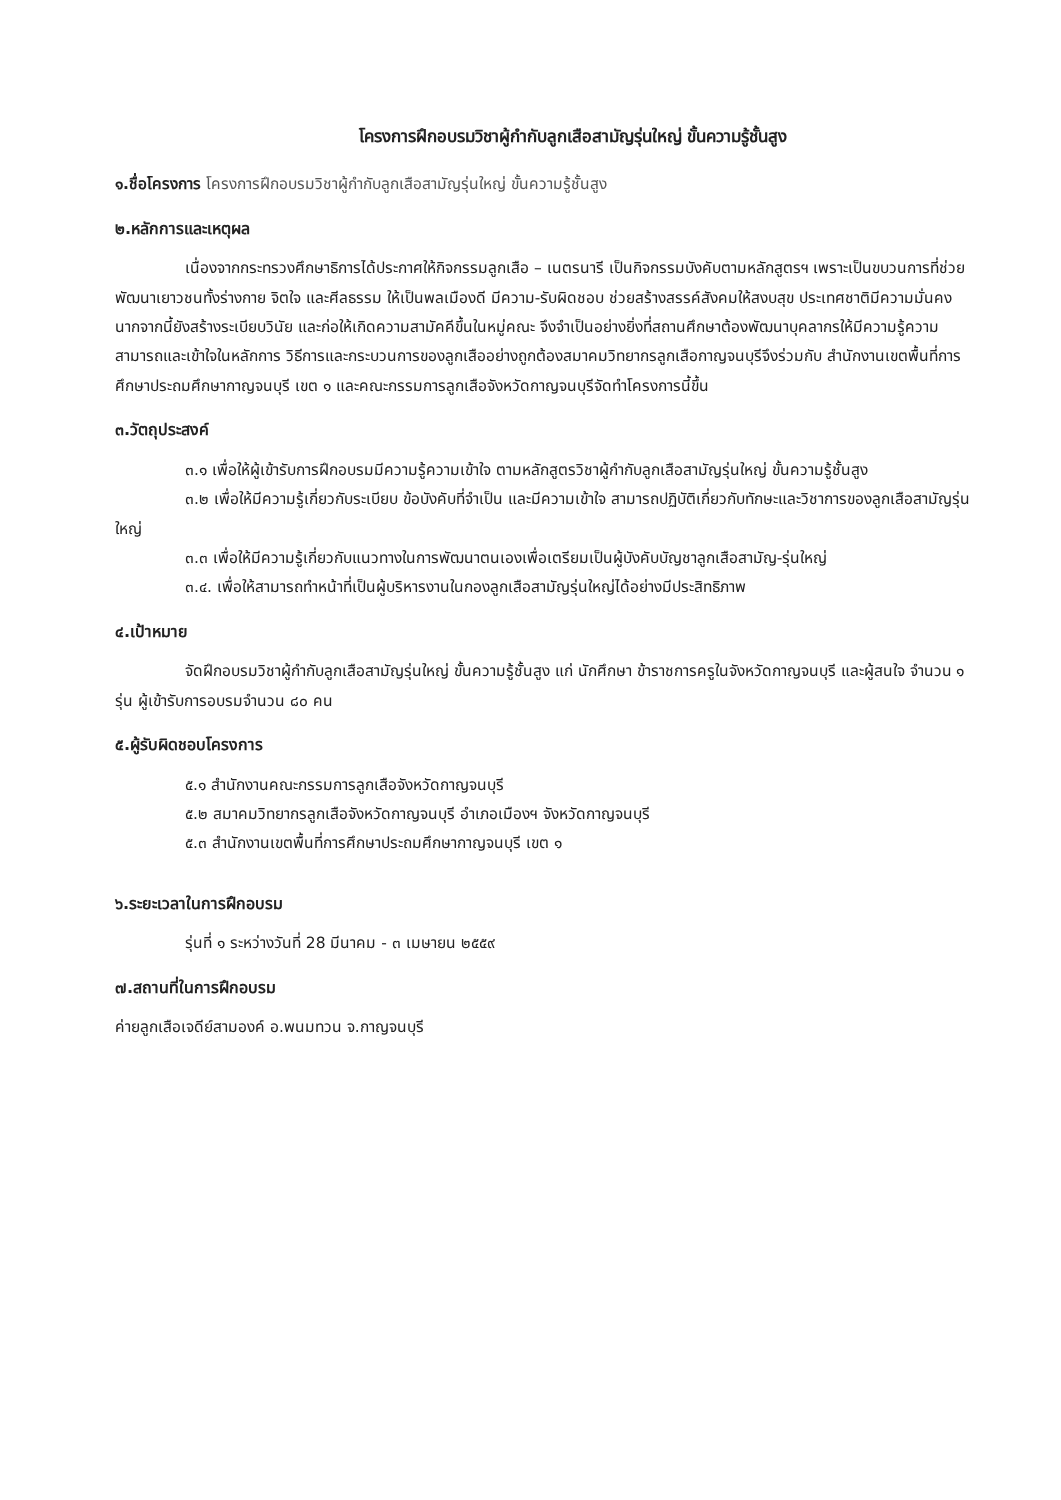โครงการฝึกอบรมวิชาผู้กำกับลูกเสือสามัญรุ่นใหญ่ ขั้นความรู้ชั้นสูง
๑.ชื่อโครงการ โครงการฝึกอบรมวิชาผู้กำกับลูกเสือสามัญรุ่นใหญ่ ขั้นความรู้ชั้นสูง
๒.หลักการและเหตุผล
เนื่องจากกระทรวงศึกษาธิการได้ประกาศให้กิจกรรมลูกเสือ – เนตรนารี เป็นกิจกรรมบังคับตามหลักสูตรฯ เพราะเป็นขบวนการที่ช่วยพัฒนาเยาวชนทั้งร่างกาย จิตใจ และศีลธรรม ให้เป็นพลเมืองดี มีความ-รับผิดชอบ ช่วยสร้างสรรค์สังคมให้สงบสุข ประเทศชาติมีความมั่นคง นากจากนี้ยังสร้างระเบียบวินัย และก่อให้เกิดความสามัคคีขึ้นในหมู่คณะ จึงจำเป็นอย่างยิ่งที่สถานศึกษาต้องพัฒนาบุคลากรให้มีความรู้ความสามารถและเข้าใจในหลักการ วิธีการและกระบวนการของลูกเสืออย่างถูกต้องสมาคมวิทยากรลูกเสือกาญจนบุรีจึงร่วมกับ สำนักงานเขตพื้นที่การศึกษาประถมศึกษากาญจนบุรี เขต ๑ และคณะกรรมการลูกเสือจังหวัดกาญจนบุรีจัดทำโครงการนี้ขึ้น
๓.วัตถุประสงค์
๓.๑ เพื่อให้ผู้เข้ารับการฝึกอบรมมีความรู้ความเข้าใจ ตามหลักสูตรวิชาผู้กำกับลูกเสือสามัญรุ่นใหญ่ ขั้นความรู้ชั้นสูง
๓.๒ เพื่อให้มีความรู้เกี่ยวกับระเบียบ ข้อบังคับที่จำเป็น และมีความเข้าใจ สามารถปฏิบัติเกี่ยวกับทักษะและวิชาการของลูกเสือสามัญรุ่นใหญ่
๓.๓ เพื่อให้มีความรู้เกี่ยวกับแนวทางในการพัฒนาตนเองเพื่อเตรียมเป็นผู้บังคับบัญชาลูกเสือสามัญ-รุ่นใหญ่
๓.๔. เพื่อให้สามารถทำหน้าที่เป็นผู้บริหารงานในกองลูกเสือสามัญรุ่นใหญ่ได้อย่างมีประสิทธิภาพ
๔.เป้าหมาย
จัดฝึกอบรมวิชาผู้กำกับลูกเสือสามัญรุ่นใหญ่ ขั้นความรู้ชั้นสูง แก่ นักศึกษา ข้าราชการครูในจังหวัดกาญจนบุรี และผู้สนใจ จำนวน ๑ รุ่น ผู้เข้ารับการอบรมจำนวน ๘๐ คน
๕.ผู้รับผิดชอบโครงการ
๕.๑ สำนักงานคณะกรรมการลูกเสือจังหวัดกาญจนบุรี
๕.๒ สมาคมวิทยากรลูกเสือจังหวัดกาญจนบุรี อำเภอเมืองฯ จังหวัดกาญจนบุรี
๕.๓ สำนักงานเขตพื้นที่การศึกษาประถมศึกษากาญจนบุรี เขต ๑
๖.ระยะเวลาในการฝึกอบรม
รุ่นที่ ๑ ระหว่างวันที่ 28 มีนาคม - ๓ เมษายน ๒๕๕๙
๗.สถานที่ในการฝึกอบรม
ค่ายลูกเสือเจดีย์สามองค์ อ.พนมทวน จ.กาญจนบุรี